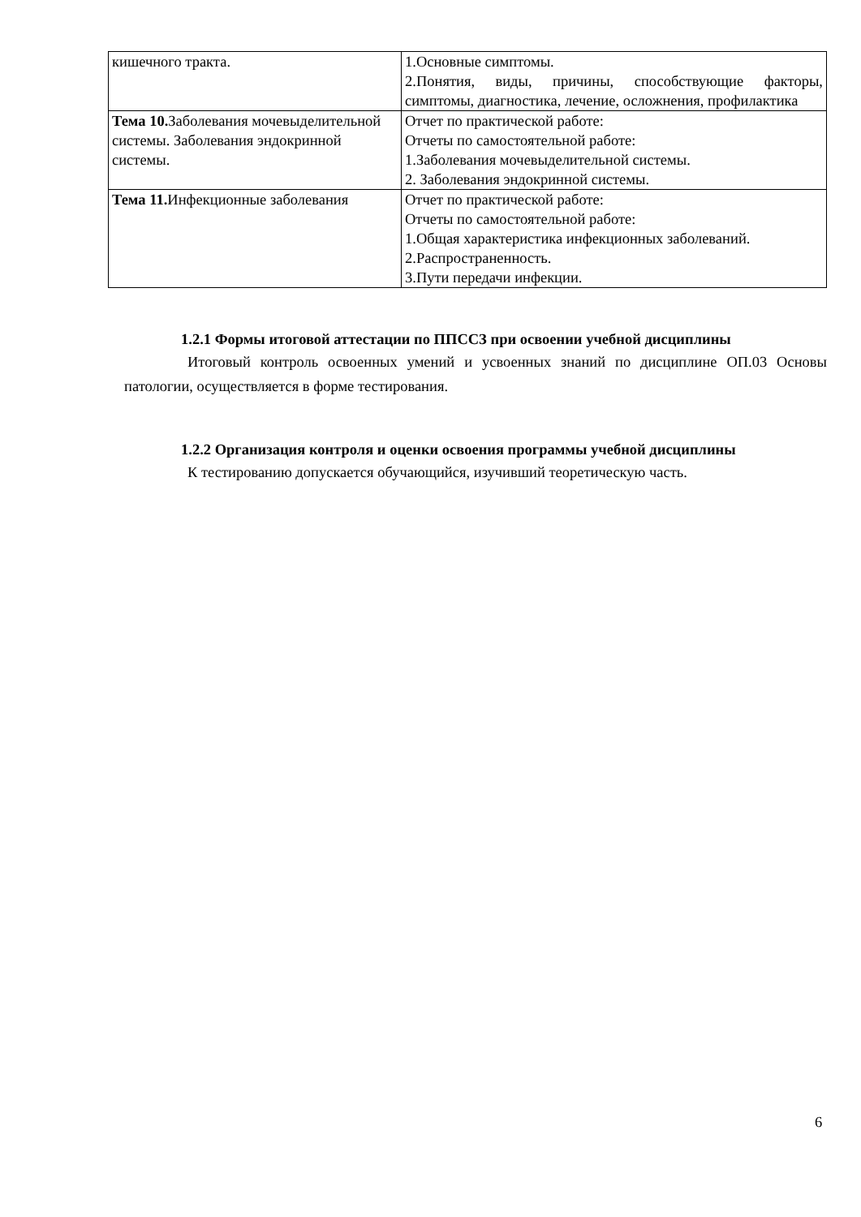| кишечного тракта. | 1.Основные симптомы. 2.Понятия, виды, причины, способствующие факторы, симптомы, диагностика, лечение, осложнения, профилактика |
| Тема 10. Заболевания мочевыделительной системы. Заболевания эндокринной системы. | Отчет по практической работе: Отчеты по самостоятельной работе: 1.Заболевания мочевыделительной системы. 2. Заболевания эндокринной системы. |
| Тема 11. Инфекционные заболевания | Отчет по практической работе: Отчеты по самостоятельной работе: 1.Общая характеристика инфекционных заболеваний. 2.Распространенность. 3.Пути передачи инфекции. |
1.2.1 Формы итоговой аттестации по ППССЗ при освоении учебной дисциплины
Итоговый контроль освоенных умений и усвоенных знаний по дисциплине ОП.03 Основы патологии, осуществляется в форме тестирования.
1.2.2 Организация контроля и оценки освоения программы учебной дисциплины
К тестированию допускается обучающийся, изучивший теоретическую часть.
6